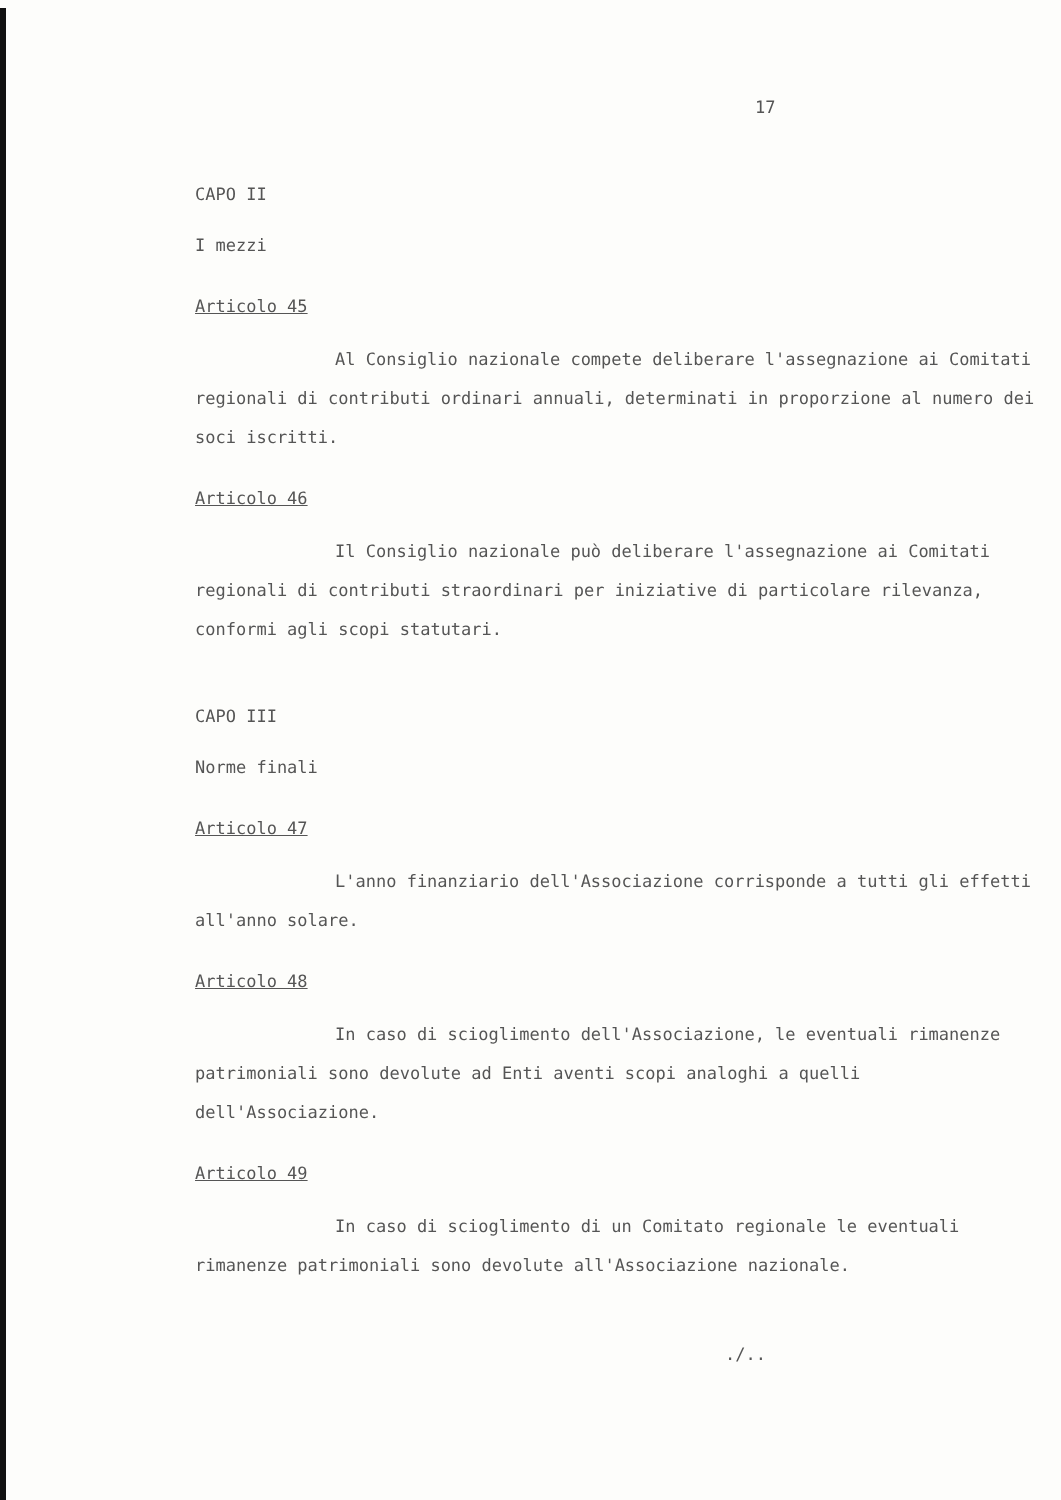17
CAPO II
I mezzi
Articolo 45
Al Consiglio nazionale compete deliberare l'assegnazione ai Comitati regionali di contributi ordinari annuali, determinati in proporzione al numero dei soci iscritti.
Articolo 46
Il Consiglio nazionale può deliberare l'assegnazione ai Comitati regionali di contributi straordinari per iniziative di particolare rilevanza, conformi agli scopi statutari.
CAPO III
Norme finali
Articolo 47
L'anno finanziario dell'Associazione corrisponde a tutti gli effetti all'anno solare.
Articolo 48
In caso di scioglimento dell'Associazione, le eventuali rimanenze patrimoniali sono devolute ad Enti aventi scopi analoghi a quelli dell'Associazione.
Articolo 49
In caso di scioglimento di un Comitato regionale le eventuali rimanenze patrimoniali sono devolute all'Associazione nazionale.
./..